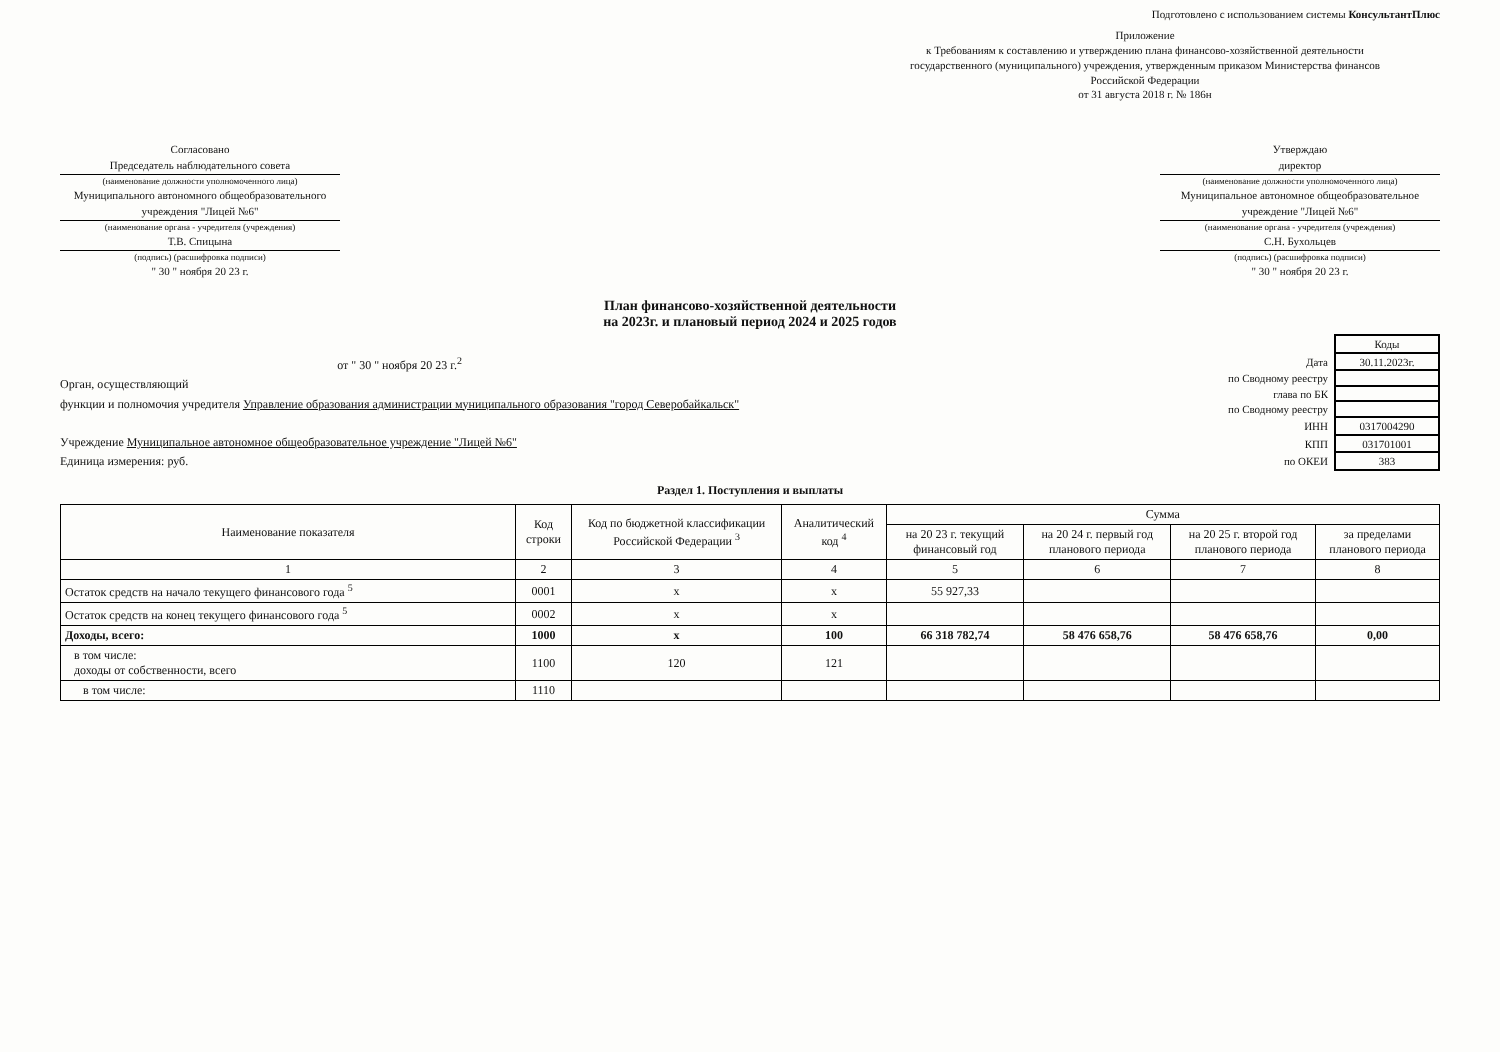Подготовлено с использованием системы КонсультантПлюс
Приложение
к Требованиям к составлению и утверждению плана финансово-хозяйственной деятельности государственного (муниципального) учреждения, утвержденным приказом Министерства финансов Российской Федерации
от 31 августа 2018 г. № 186н
Согласовано
Председатель наблюдательного совета
(наименование должности уполномоченного лица)
Муниципального автономного общеобразовательного учреждения "Лицей №6"
(наименование органа - учредителя (учреждения)
Т.В. Спицына
(подпись) (расшифровка подписи)
" 30 " ноября 20 23 г.
Утверждаю
директор
(наименование должности уполномоченного лица)
Муниципальное автономное общеобразовательное учреждение "Лицей №6"
(наименование органа - учредителя (учреждения)
С.Н. Бухольцев
(подпись) (расшифровка подписи)
" 30 " ноября 20 23 г.
План финансово-хозяйственной деятельности
на 2023г. и плановый период 2024 и 2025 годов
от " 30 " ноября 20 23 г.<sup>2</sup>
Орган, осуществляющий
функции и полномочия учредителя Управление образования администрации муниципального образования "город Северобайкальск"
Учреждение Муниципальное автономное общеобразовательное учреждение "Лицей №6"
Единица измерения: руб.
| | Коды |
| Дата | 30.11.2023г. |
| по Сводному реестру | |
| глава по БК | |
| по Сводному реестру | |
| ИНН | 0317004290 |
| КПП | 031701001 |
| по ОКЕИ | 383 |
Раздел 1. Поступления и выплаты
| Наименование показателя | Код строки | Код по бюджетной классификации Российской Федерации <sup>3</sup> | Аналитический код <sup>4</sup> | Сумма | | | |
| --- | --- | --- | --- | --- | --- | --- | --- |
| | | | | на 20 23 г. текущий финансовый год | на 20 24 г. первый год планового периода | на 20 25 г. второй год планового периода | за пределами планового периода |
| 1 | 2 | 3 | 4 | 5 | 6 | 7 | 8 |
| Остаток средств на начало текущего финансового года <sup>5</sup> | 0001 | х | х | 55 927,33 | | | |
| Остаток средств на конец текущего финансового года <sup>5</sup> | 0002 | х | х | | | | |
| Доходы, всего: | 1000 | х | 100 | 66 318 782,74 | 58 476 658,76 | 58 476 658,76 | 0,00 |
| в том числе: доходы от собственности, всего | 1100 | 120 | 121 | | | | |
| в том числе: | 1110 | | | | | | |